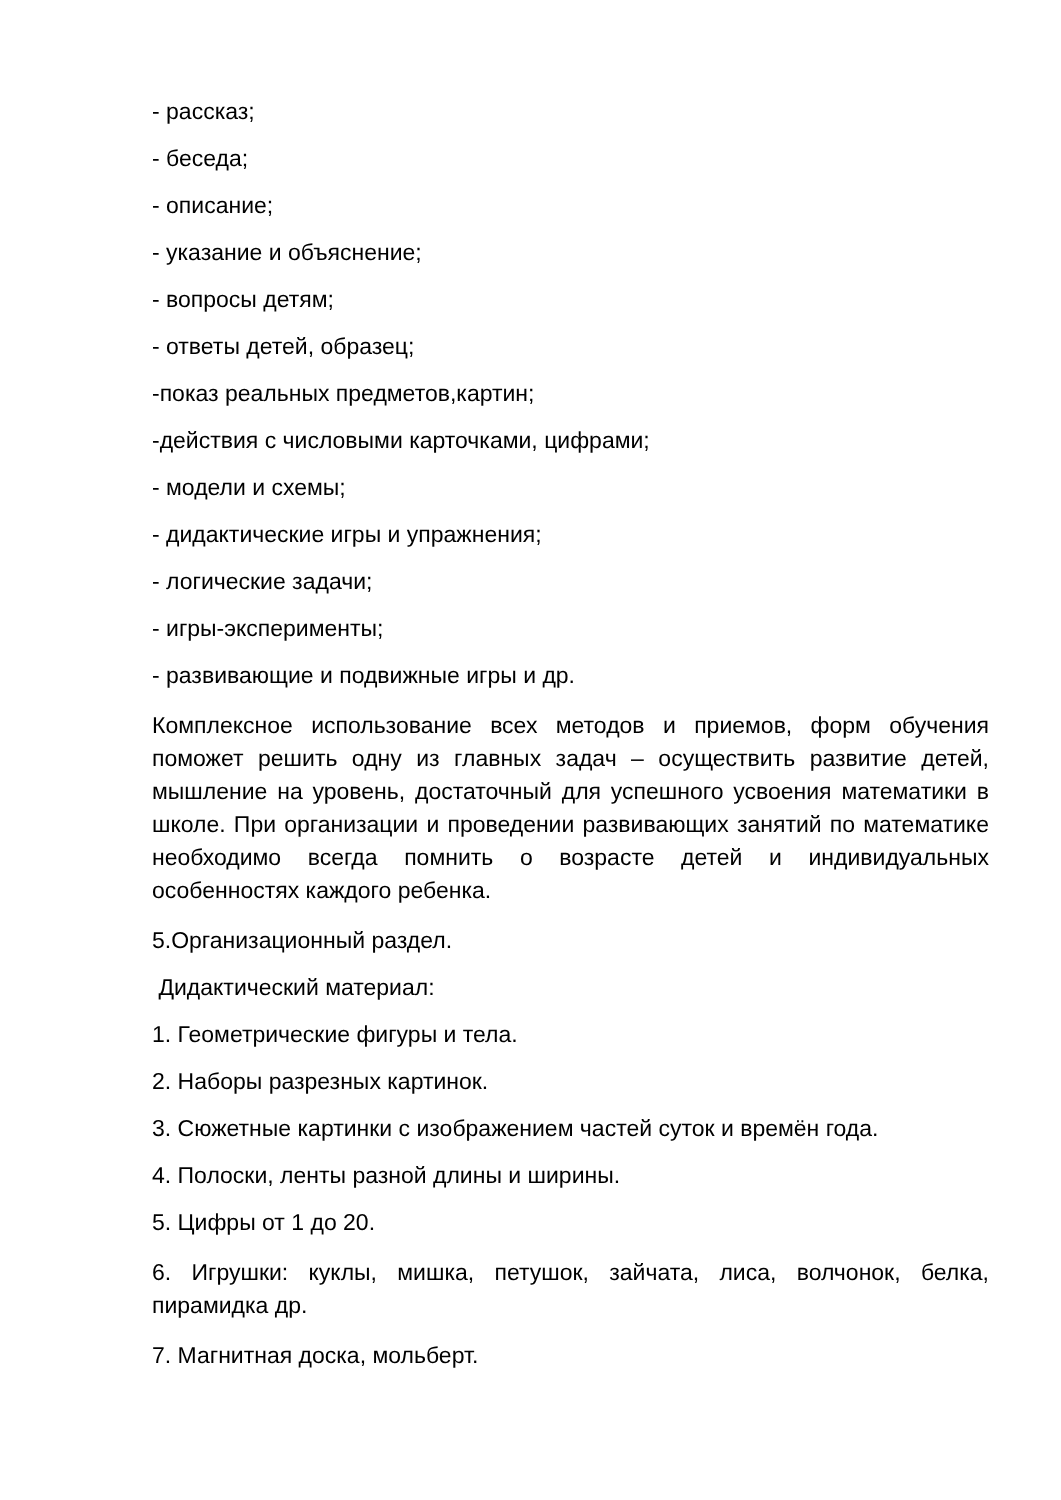- рассказ;
- беседа;
- описание;
- указание и объяснение;
- вопросы детям;
- ответы детей, образец;
-показ реальных предметов,картин;
-действия с числовыми карточками, цифрами;
- модели и схемы;
- дидактические игры и упражнения;
- логические задачи;
- игры-эксперименты;
- развивающие и подвижные игры и др.
Комплексное использование всех методов и приемов, форм обучения поможет решить одну из главных задач – осуществить развитие детей, мышление на уровень, достаточный для успешного усвоения математики в школе. При организации и проведении развивающих занятий по математике необходимо всегда помнить о возрасте детей и индивидуальных особенностях каждого ребенка.
5.Организационный раздел.
Дидактический материал:
1. Геометрические фигуры и тела.
2. Наборы разрезных картинок.
3. Сюжетные картинки с изображением частей суток и времён года.
4. Полоски, ленты разной длины и ширины.
5. Цифры от 1 до 20.
6. Игрушки: куклы, мишка, петушок, зайчата, лиса, волчонок, белка, пирамидка др.
7. Магнитная доска, мольберт.